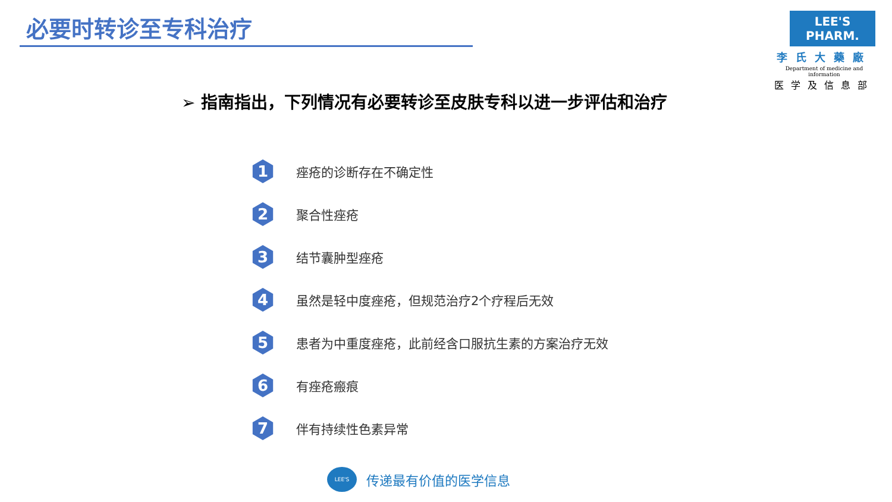必要时转诊至专科治疗
LEE'S PHARM.
李氏大藥廠
Department of medicine and information
医学及信息部
➢ 指南指出，下列情况有必要转诊至皮肤专科以进一步评估和治疗
1
痤疮的诊断存在不确定性
2
聚合性痤疮
3
结节囊肿型痤疮
4
虽然是轻中度痤疮，但规范治疗2个疗程后无效
5
患者为中重度痤疮，此前经含口服抗生素的方案治疗无效
6
有痤疮瘢痕
7
伴有持续性色素异常
LEE'S
传递最有价值的医学信息